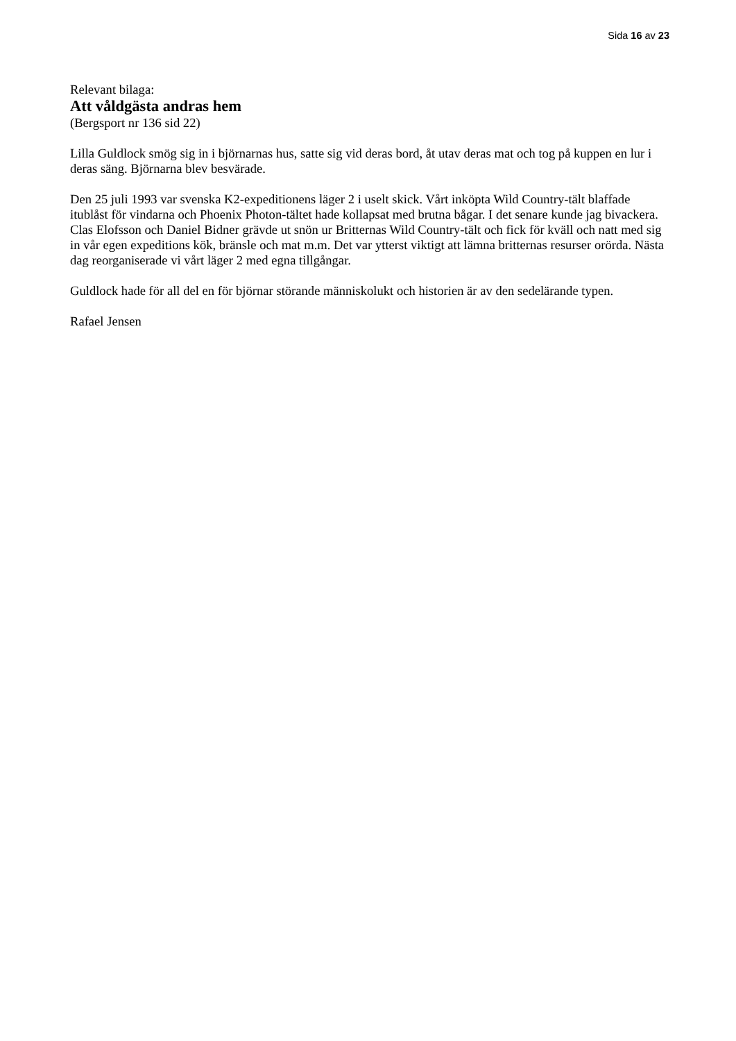Sida 16 av 23
Relevant bilaga:
Att våldgästa andras hem
(Bergsport nr 136 sid 22)
Lilla Guldlock smög sig in i björnarnas hus, satte sig vid deras bord, åt utav deras mat och tog på kuppen en lur i deras säng. Björnarna blev besvärade.
Den 25 juli 1993 var svenska K2-expeditionens läger 2 i uselt skick. Vårt inköpta Wild Country-tält blaffade itublåst för vindarna och Phoenix Photon-tältet hade kollapsat med brutna bågar. I det senare kunde jag bivackera.
Clas Elofsson och Daniel Bidner grävde ut snön ur Britternas Wild Country-tält och fick för kväll och natt med sig in vår egen expeditions kök, bränsle och mat m.m. Det var ytterst viktigt att lämna britternas resurser orörda. Nästa dag reorganiserade vi vårt läger 2 med egna tillgångar.
Guldlock hade för all del en för björnar störande människolukt och historien är av den sedelärande typen.
Rafael Jensen